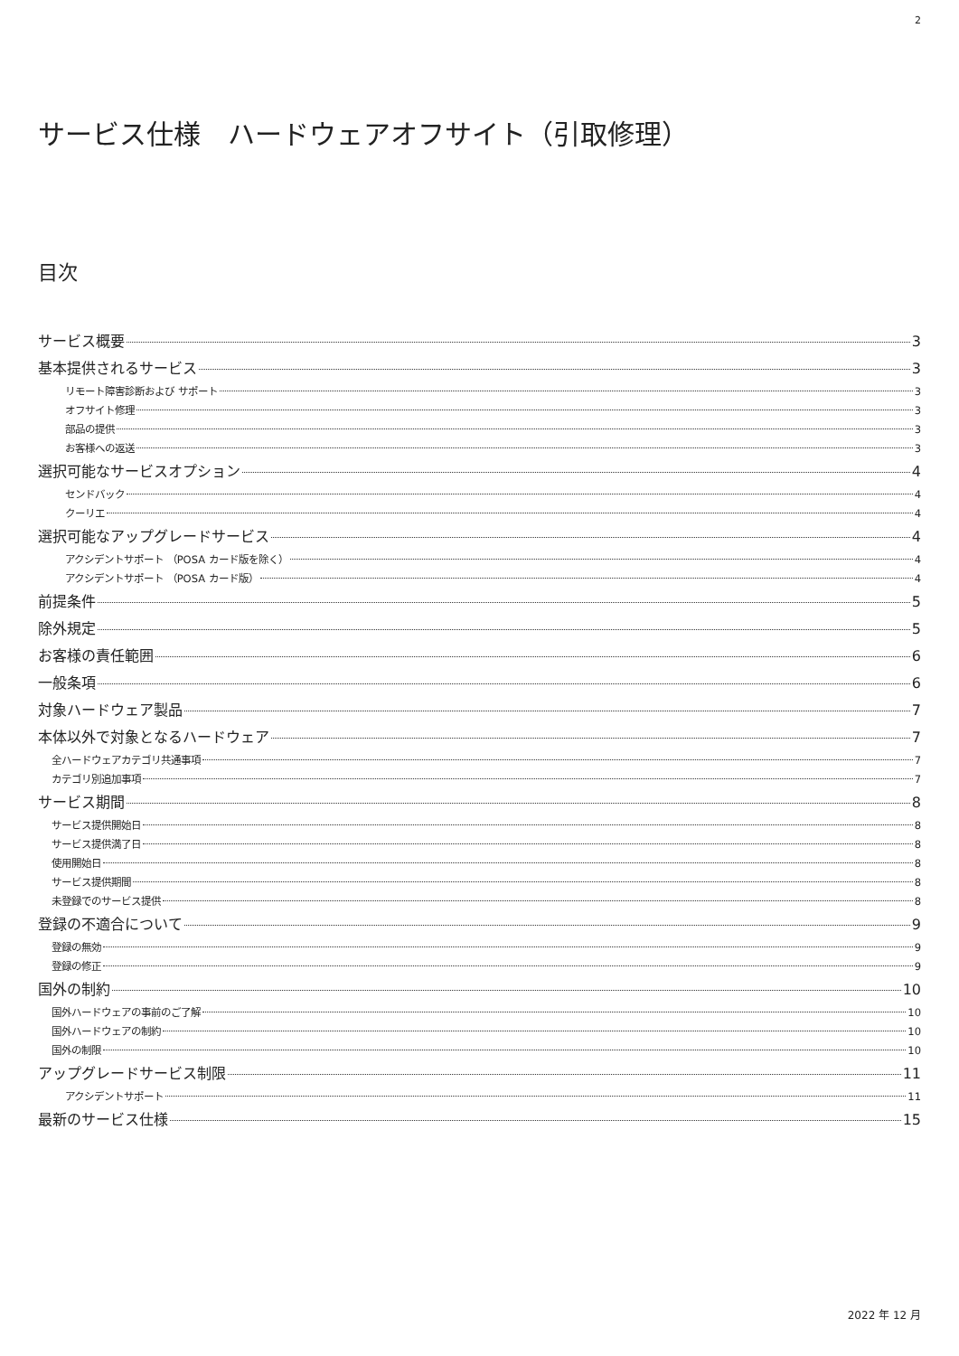2
サービス仕様　ハードウェアオフサイト（引取修理）
目次
サービス概要 3
基本提供されるサービス 3
リモート障害診断および サポート 3
オフサイト修理 3
部品の提供 3
お客様への返送 3
選択可能なサービスオプション 4
センドバック 4
クーリエ 4
選択可能なアップグレードサービス 4
アクシデントサポート （POSA カード版を除く） 4
アクシデントサポート （POSA カード版） 4
前提条件 5
除外規定 5
お客様の責任範囲 6
一般条項 6
対象ハードウェア製品 7
本体以外で対象となるハードウェア 7
全ハードウェアカテゴリ共通事項 7
カテゴリ別追加事項 7
サービス期間 8
サービス提供開始日 8
サービス提供満了日 8
使用開始日 8
サービス提供期間 8
未登録でのサービス提供 8
登録の不適合について 9
登録の無効 9
登録の修正 9
国外の制約 10
国外ハードウェアの事前のご了解 10
国外ハードウェアの制約 10
国外の制限 10
アップグレードサービス制限 11
アクシデントサポート 11
最新のサービス仕様 15
2022 年 12 月